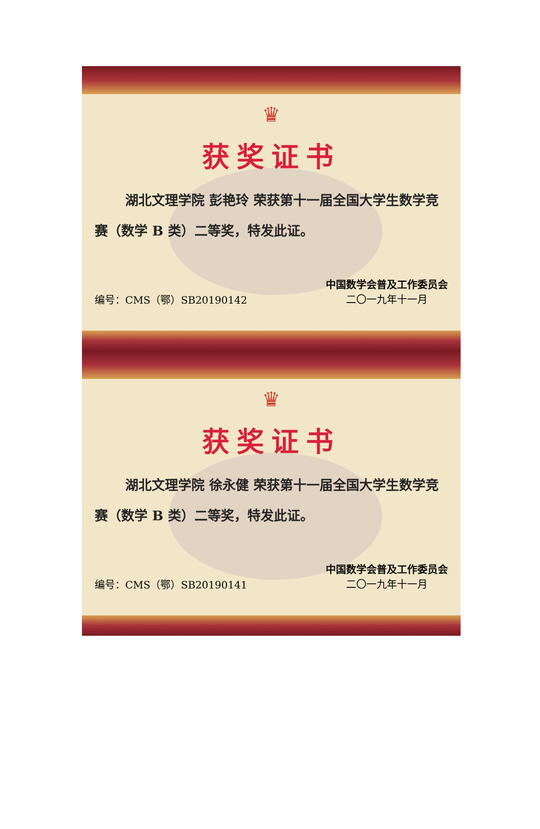♛
获奖证书
湖北文理学院 彭艳玲 荣获第十一届全国大学生数学竞赛（数学 B 类）二等奖，特发此证。
编号：CMS（鄂）SB20190142
中国数学会普及工作委员会
二〇一九年十一月
♛
获奖证书
湖北文理学院 徐永健 荣获第十一届全国大学生数学竞赛（数学 B 类）二等奖，特发此证。
编号：CMS（鄂）SB20190141
中国数学会普及工作委员会
二〇一九年十一月